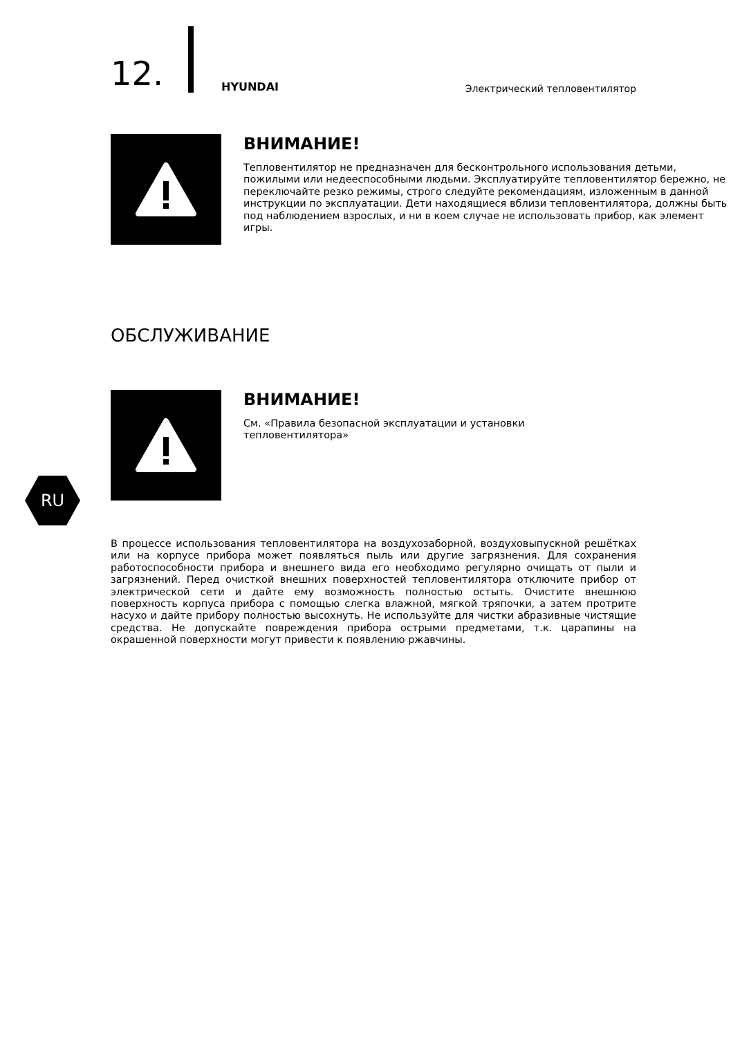12. HYUNDAI Электрический тепловентилятор
ВНИМАНИЕ!
Тепловентилятор не предназначен для бесконтрольного использования детьми, пожилыми или недееспособными людьми. Эксплуатируйте тепловентилятор бережно, не переключайте резко режимы, строго следуйте рекомендациям, изложенным в данной инструкции по эксплуатации. Дети находящиеся вблизи тепловентилятора, должны быть под наблюдением взрослых, и ни в коем случае не использовать прибор, как элемент игры.
ОБСЛУЖИВАНИЕ
ВНИМАНИЕ!
См. «Правила безопасной эксплуатации и установки
тепловентилятора»
RU
В процессе использования тепловентилятора на воздухозаборной, воздуховыпускной решётках или на корпусе прибора может появляться пыль или другие загрязнения. Для сохранения работоспособности прибора и внешнего вида его необходимо регулярно очищать от пыли и загрязнений. Перед очисткой внешних поверхностей тепловентилятора отключите прибор от электрической сети и дайте ему возможность полностью остыть. Очистите внешнюю поверхность корпуса прибора с помощью слегка влажной, мягкой тряпочки, а затем протрите насухо и дайте прибору полностью высохнуть. Не используйте для чистки абразивные чистящие средства. Не допускайте повреждения прибора острыми предметами, т.к. царапины на окрашенной поверхности могут привести к появлению ржавчины.